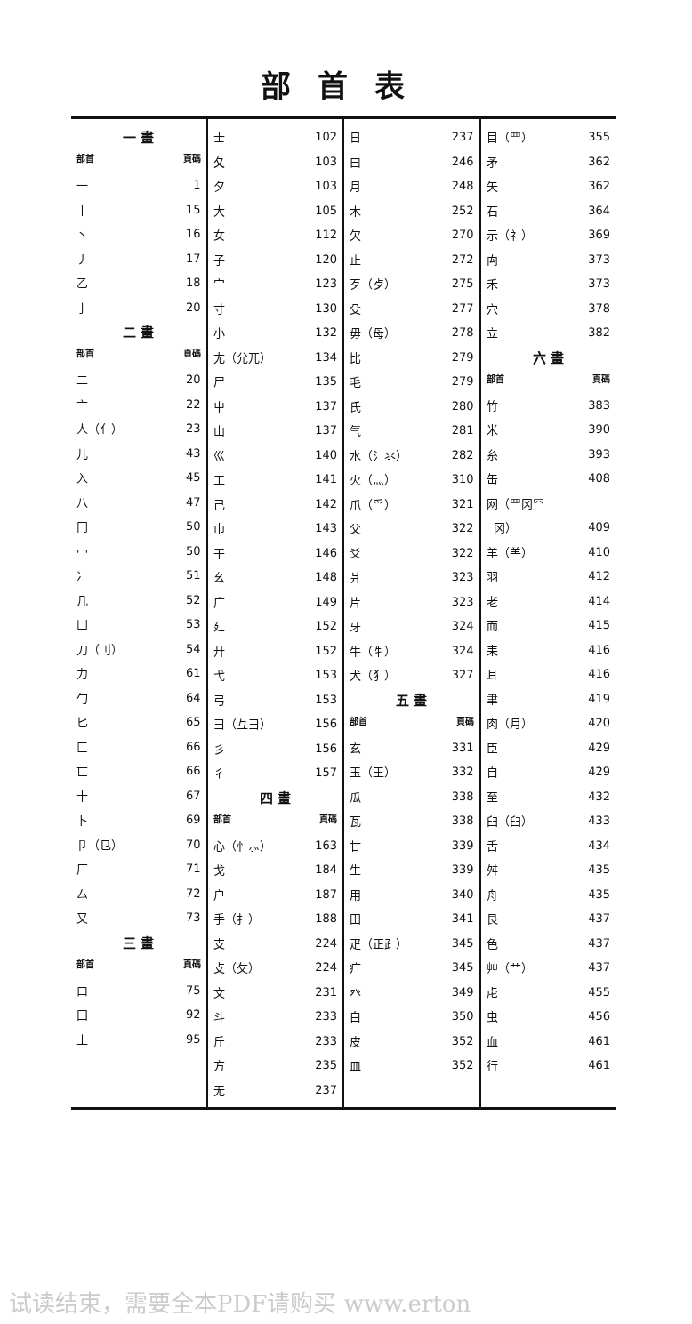部首表
一 畫
部首 頁碼
一 1
丨 15
丶 16
丿 17
乙 18
亅 20
二 畫
部首 頁碼
二 20
亠 22
人（亻） 23
儿 43
入 45
八 47
冂 50
冖 50
冫 51
几 52
凵 53
刀（刂） 54
力 61
勹 64
匕 65
匚 66
匸 66
十 67
卜 69
卩（㔾） 70
厂 71
厶 72
又 73
三 畫
部首 頁碼
口 75
囗 92
土 95
士 102
夂 103
夕 103
大 105
女 112
子 120
宀 123
寸 130
小 132
尢（尣兀） 134
尸 135
屮 137
山 137
巛 140
工 141
己 142
巾 143
干 146
幺 148
广 149
廴 152
廾 152
弋 153
弓 153
彐（彑彐） 156
彡 156
彳 157
四 畫
部首 頁碼
心（忄⺗） 163
戈 184
户 187
手（扌） 188
支 224
攴（攵） 224
文 231
斗 233
斤 233
方 235
无 237
日 237
曰 246
月 248
木 252
欠 270
止 272
歹（歺） 275
殳 277
毋（母） 278
比 279
毛 279
氏 280
气 281
水（氵氺） 282
火（灬） 310
爪（爫） 321
父 322
爻 322
爿 323
片 323
牙 324
牛（牜） 324
犬（犭） 327
五 畫
部首 頁碼
玄 331
玉（王） 332
瓜 338
瓦 338
甘 339
生 339
用 340
田 341
疋（正⺪） 345
疒 345
癶 349
白 350
皮 352
皿 352
目（罒） 355
矛 362
矢 362
石 364
示（礻） 369
禸 373
禾 373
穴 378
立 382
六 畫
部首 頁碼
竹 383
米 390
糸 393
缶 408
网（罒冈⺳
冈） 409
羊（⺷） 410
羽 412
老 414
而 415
耒 416
耳 416
聿 419
肉（月） 420
臣 429
自 429
至 432
臼（臼） 433
舌 434
舛 435
舟 435
艮 437
色 437
艸（艹） 437
虍 455
虫 456
血 461
行 461
试读结束，需要全本PDF请购买 www.erton